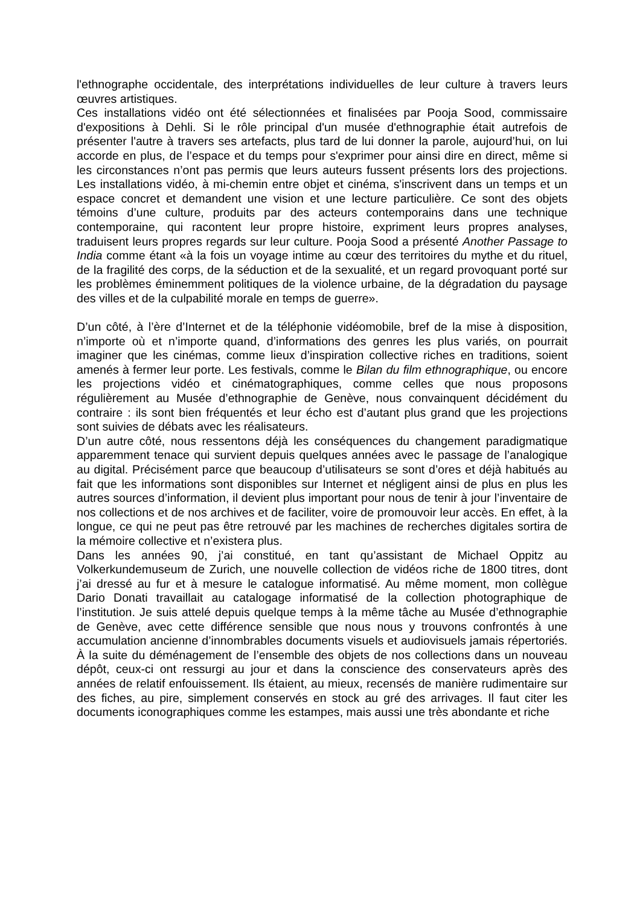l'ethnographe occidentale, des interprétations individuelles de leur culture à travers leurs œuvres artistiques.
Ces installations vidéo ont été sélectionnées et finalisées par Pooja Sood, commissaire d'expositions à Dehli. Si le rôle principal d'un musée d'ethnographie était autrefois de présenter l'autre à travers ses artefacts, plus tard de lui donner la parole, aujourd’hui, on lui accorde en plus, de l’espace et du temps pour s'exprimer pour ainsi dire en direct, même si les circonstances n’ont pas permis que leurs auteurs fussent présents lors des projections. Les installations vidéo, à mi-chemin entre objet et cinéma, s'inscrivent dans un temps et un espace concret et demandent une vision et une lecture particulière. Ce sont des objets témoins d’une culture, produits par des acteurs contemporains dans une technique contemporaine, qui racontent leur propre histoire, expriment leurs propres analyses, traduisent leurs propres regards sur leur culture. Pooja Sood a présenté Another Passage to India comme étant «à la fois un voyage intime au cœur des territoires du mythe et du rituel, de la fragilité des corps, de la séduction et de la sexualité, et un regard provoquant porté sur les problèmes éminemment politiques de la violence urbaine, de la dégradation du paysage des villes et de la culpabilité morale en temps de guerre».
D’un côté, à l’ère d’Internet et de la téléphonie vidéomobile, bref de la mise à disposition, n’importe où et n’importe quand, d’informations des genres les plus variés, on pourrait imaginer que les cinémas, comme lieux d’inspiration collective riches en traditions, soient amenés à fermer leur porte. Les festivals, comme le Bilan du film ethnographique, ou encore les projections vidéo et cinématographiques, comme celles que nous proposons régulièrement au Musée d’ethnographie de Genève, nous convainquent décidément du contraire : ils sont bien fréquentés et leur écho est d’autant plus grand que les projections sont suivies de débats avec les réalisateurs.
D’un autre côté, nous ressentons déjà les conséquences du changement paradigmatique apparemment tenace qui survient depuis quelques années avec le passage de l’analogique au digital. Précisément parce que beaucoup d’utilisateurs se sont d’ores et déjà habitués au fait que les informations sont disponibles sur Internet et négligent ainsi de plus en plus les autres sources d’information, il devient plus important pour nous de tenir à jour l’inventaire de nos collections et de nos archives et de faciliter, voire de promouvoir leur accès. En effet, à la longue, ce qui ne peut pas être retrouvé par les machines de recherches digitales sortira de la mémoire collective et n’existera plus.
Dans les années 90, j’ai constitué, en tant qu’assistant de Michael Oppitz au Volkerkundemuseum de Zurich, une nouvelle collection de vidéos riche de 1800 titres, dont j’ai dressé au fur et à mesure le catalogue informatisé. Au même moment, mon collègue Dario Donati travaillait au catalogage informatisé de la collection photographique de l’institution. Je suis attelé depuis quelque temps à la même tâche au Musée d’ethnographie de Genève, avec cette différence sensible que nous nous y trouvons confrontés à une accumulation ancienne d’innombrables documents visuels et audiovisuels jamais répertoriés. À la suite du déménagement de l’ensemble des objets de nos collections dans un nouveau dépôt, ceux-ci ont ressurgi au jour et dans la conscience des conservateurs après des années de relatif enfouissement. Ils étaient, au mieux, recensés de manière rudimentaire sur des fiches, au pire, simplement conservés en stock au gré des arrivages. Il faut citer les documents iconographiques comme les estampes, mais aussi une très abondante et riche